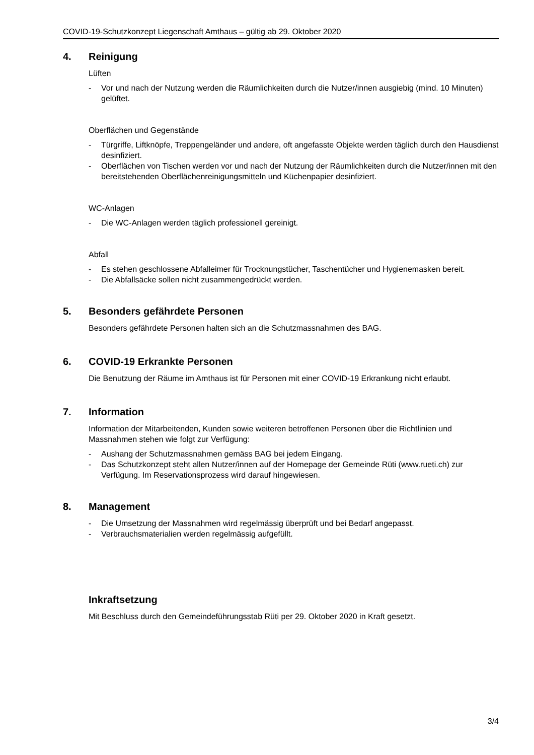COVID-19-Schutzkonzept Liegenschaft Amthaus – gültig ab 29. Oktober 2020
4. Reinigung
Lüften
- Vor und nach der Nutzung werden die Räumlichkeiten durch die Nutzer/innen ausgiebig (mind. 10 Minuten) gelüftet.
Oberflächen und Gegenstände
- Türgriffe, Liftknöpfe, Treppengeländer und andere, oft angefasste Objekte werden täglich durch den Hausdienst desinfiziert.
- Oberflächen von Tischen werden vor und nach der Nutzung der Räumlichkeiten durch die Nutzer/innen mit den bereitstehenden Oberflächenreinigungsmitteln und Küchenpapier desinfiziert.
WC-Anlagen
- Die WC-Anlagen werden täglich professionell gereinigt.
Abfall
- Es stehen geschlossene Abfalleimer für Trocknungstücher, Taschentücher und Hygienemasken bereit.
- Die Abfallsäcke sollen nicht zusammengedrückt werden.
5. Besonders gefährdete Personen
Besonders gefährdete Personen halten sich an die Schutzmassnahmen des BAG.
6. COVID-19 Erkrankte Personen
Die Benutzung der Räume im Amthaus ist für Personen mit einer COVID-19 Erkrankung nicht erlaubt.
7. Information
Information der Mitarbeitenden, Kunden sowie weiteren betroffenen Personen über die Richtlinien und Massnahmen stehen wie folgt zur Verfügung:
- Aushang der Schutzmassnahmen gemäss BAG bei jedem Eingang.
- Das Schutzkonzept steht allen Nutzer/innen auf der Homepage der Gemeinde Rüti (www.rueti.ch) zur Verfügung. Im Reservationsprozess wird darauf hingewiesen.
8. Management
- Die Umsetzung der Massnahmen wird regelmässig überprüft und bei Bedarf angepasst.
- Verbrauchsmaterialien werden regelmässig aufgefüllt.
Inkraftsetzung
Mit Beschluss durch den Gemeindeführungsstab Rüti per 29. Oktober 2020 in Kraft gesetzt.
3/4